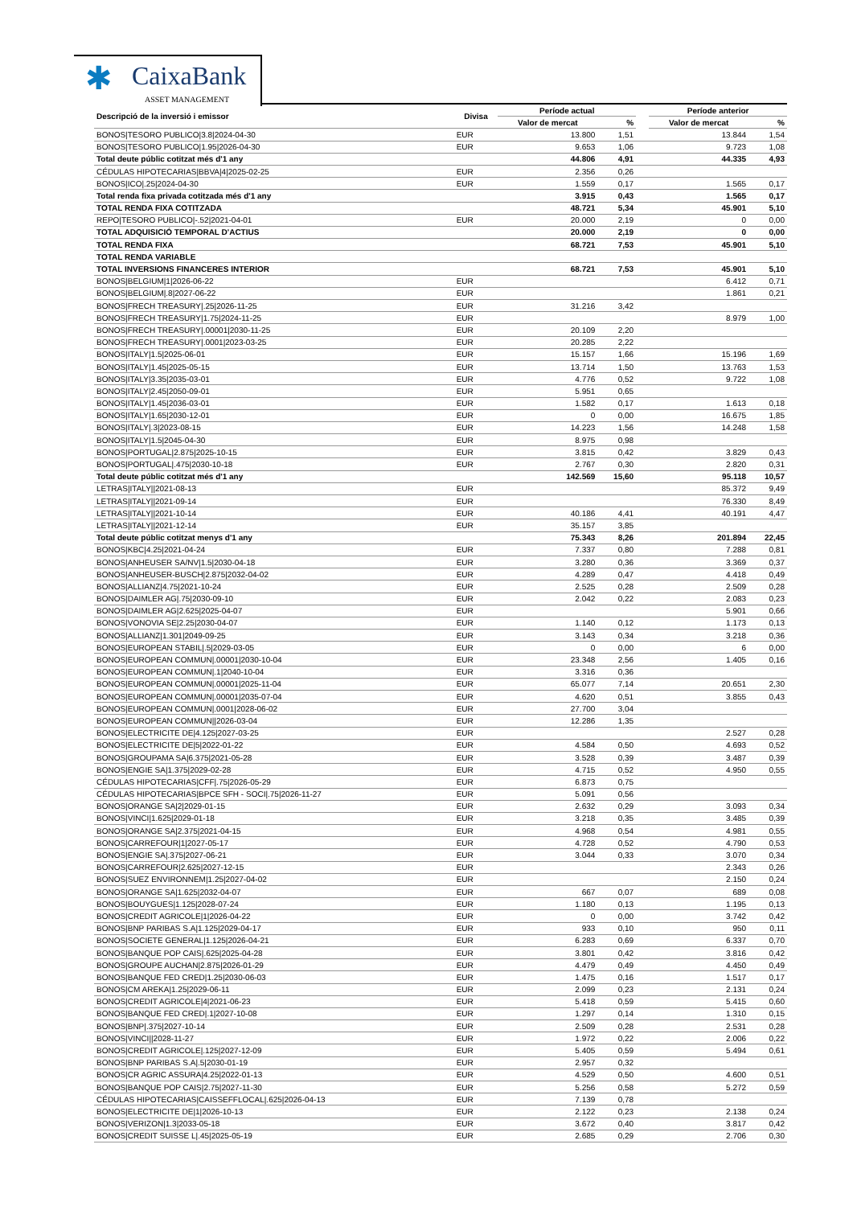✱ CaixaBank
ASSET MANAGEMENT
| Descripció de la inversió i emissor | Divisa | Període actual | | | Període anterior | |
| --- | --- | --- | --- | --- | --- | --- |
| | | Valor de mercat | % | | Valor de mercat | % |
| BONOS/TESORO PUBLICO/3.8/2024-04-30 | EUR | 13.800 | 1,51 | | 13.844 | 1,54 |
| BONOS/TESORO PUBLICO/1.95/2026-04-30 | EUR | 9.653 | 1,06 | | 9.723 | 1,08 |
| Total deute públic cotitzat més d'1 any | | 44.806 | 4,91 | | 44.335 | 4,93 |
| CÉDULAS HIPOTECARIAS/BBVA/4/2025-02-25 | EUR | 2.356 | 0,26 | | | |
| BONOS/ICO/.25/2024-04-30 | EUR | 1.559 | 0,17 | | 1.565 | 0,17 |
| Total renda fixa privada cotitzada més d'1 any | | 3.915 | 0,43 | | 1.565 | 0,17 |
| TOTAL RENDA FIXA COTITZADA | | 48.721 | 5,34 | | 45.901 | 5,10 |
| REPO/TESORO PUBLICO/-.52/2021-04-01 | EUR | 20.000 | 2,19 | | 0 | 0,00 |
| TOTAL ADQUISICIÓ TEMPORAL D'ACTIUS | | 20.000 | 2,19 | | 0 | 0,00 |
| TOTAL RENDA FIXA | | 68.721 | 7,53 | | 45.901 | 5,10 |
| TOTAL RENDA VARIABLE | | | | | | |
| TOTAL INVERSIONS FINANCERES INTERIOR | | 68.721 | 7,53 | | 45.901 | 5,10 |
| BONOS/BELGIUM/1/2026-06-22 | EUR | | | | 6.412 | 0,71 |
| BONOS/BELGIUM/.8/2027-06-22 | EUR | | | | 1.861 | 0,21 |
| BONOS/FRECH TREASURY/.25/2026-11-25 | EUR | 31.216 | 3,42 | | | |
| BONOS/FRECH TREASURY/1.75/2024-11-25 | EUR | | | | 8.979 | 1,00 |
| BONOS/FRECH TREASURY/.00001/2030-11-25 | EUR | 20.109 | 2,20 | | | |
| BONOS/FRECH TREASURY/.0001/2023-03-25 | EUR | 20.285 | 2,22 | | | |
| BONOS/ITALY/1.5/2025-06-01 | EUR | 15.157 | 1,66 | | 15.196 | 1,69 |
| BONOS/ITALY/1.45/2025-05-15 | EUR | 13.714 | 1,50 | | 13.763 | 1,53 |
| BONOS/ITALY/3.35/2035-03-01 | EUR | 4.776 | 0,52 | | 9.722 | 1,08 |
| BONOS/ITALY/2.45/2050-09-01 | EUR | 5.951 | 0,65 | | | |
| BONOS/ITALY/1.45/2036-03-01 | EUR | 1.582 | 0,17 | | 1.613 | 0,18 |
| BONOS/ITALY/1.65/2030-12-01 | EUR | 0 | 0,00 | | 16.675 | 1,85 |
| BONOS/ITALY/.3/2023-08-15 | EUR | 14.223 | 1,56 | | 14.248 | 1,58 |
| BONOS/ITALY/1.5/2045-04-30 | EUR | 8.975 | 0,98 | | | |
| BONOS/PORTUGAL/2.875/2025-10-15 | EUR | 3.815 | 0,42 | | 3.829 | 0,43 |
| BONOS/PORTUGAL/.475/2030-10-18 | EUR | 2.767 | 0,30 | | 2.820 | 0,31 |
| Total deute públic cotitzat més d'1 any | | 142.569 | 15,60 | | 95.118 | 10,57 |
| LETRAS/ITALY//2021-08-13 | EUR | | | | 85.372 | 9,49 |
| LETRAS/ITALY//2021-09-14 | EUR | | | | 76.330 | 8,49 |
| LETRAS/ITALY//2021-10-14 | EUR | 40.186 | 4,41 | | 40.191 | 4,47 |
| LETRAS/ITALY//2021-12-14 | EUR | 35.157 | 3,85 | | | |
| Total deute públic cotitzat menys d'1 any | | 75.343 | 8,26 | | 201.894 | 22,45 |
| BONOS/KBC/4.25/2021-04-24 | EUR | 7.337 | 0,80 | | 7.288 | 0,81 |
| BONOS/ANHEUSER SA/NV/1.5/2030-04-18 | EUR | 3.280 | 0,36 | | 3.369 | 0,37 |
| BONOS/ANHEUSER-BUSCH/2.875/2032-04-02 | EUR | 4.289 | 0,47 | | 4.418 | 0,49 |
| BONOS/ALLIANZ/4.75/2021-10-24 | EUR | 2.525 | 0,28 | | 2.509 | 0,28 |
| BONOS/DAIMLER AG/.75/2030-09-10 | EUR | 2.042 | 0,22 | | 2.083 | 0,23 |
| BONOS/DAIMLER AG/2.625/2025-04-07 | EUR | | | | 5.901 | 0,66 |
| BONOS/VONOVIA SE/2.25/2030-04-07 | EUR | 1.140 | 0,12 | | 1.173 | 0,13 |
| BONOS/ALLIANZ/1.301/2049-09-25 | EUR | 3.143 | 0,34 | | 3.218 | 0,36 |
| BONOS/EUROPEAN STABIL/.5/2029-03-05 | EUR | 0 | 0,00 | | 6 | 0,00 |
| BONOS/EUROPEAN COMMUN/.00001/2030-10-04 | EUR | 23.348 | 2,56 | | 1.405 | 0,16 |
| BONOS/EUROPEAN COMMUN/.1/2040-10-04 | EUR | 3.316 | 0,36 | | | |
| BONOS/EUROPEAN COMMUN/.00001/2025-11-04 | EUR | 65.077 | 7,14 | | 20.651 | 2,30 |
| BONOS/EUROPEAN COMMUN/.00001/2035-07-04 | EUR | 4.620 | 0,51 | | 3.855 | 0,43 |
| BONOS/EUROPEAN COMMUN/.0001/2028-06-02 | EUR | 27.700 | 3,04 | | | |
| BONOS/EUROPEAN COMMUN//2026-03-04 | EUR | 12.286 | 1,35 | | | |
| BONOS/ELECTRICITE DE/4.125/2027-03-25 | EUR | | | | 2.527 | 0,28 |
| BONOS/ELECTRICITE DE/5/2022-01-22 | EUR | 4.584 | 0,50 | | 4.693 | 0,52 |
| BONOS/GROUPAMA SA/6.375/2021-05-28 | EUR | 3.528 | 0,39 | | 3.487 | 0,39 |
| BONOS/ENGIE SA/1.375/2029-02-28 | EUR | 4.715 | 0,52 | | 4.950 | 0,55 |
| CÉDULAS HIPOTECARIAS/CFF/.75/2026-05-29 | EUR | 6.873 | 0,75 | | | |
| CÉDULAS HIPOTECARIAS/BPCE SFH - SOCI/.75/2026-11-27 | EUR | 5.091 | 0,56 | | | |
| BONOS/ORANGE SA/2/2029-01-15 | EUR | 2.632 | 0,29 | | 3.093 | 0,34 |
| BONOS/VINCI/1.625/2029-01-18 | EUR | 3.218 | 0,35 | | 3.485 | 0,39 |
| BONOS/ORANGE SA/2.375/2021-04-15 | EUR | 4.968 | 0,54 | | 4.981 | 0,55 |
| BONOS/CARREFOUR/1/2027-05-17 | EUR | 4.728 | 0,52 | | 4.790 | 0,53 |
| BONOS/ENGIE SA/.375/2027-06-21 | EUR | 3.044 | 0,33 | | 3.070 | 0,34 |
| BONOS/CARREFOUR/2.625/2027-12-15 | EUR | | | | 2.343 | 0,26 |
| BONOS/SUEZ ENVIRONNEM/1.25/2027-04-02 | EUR | | | | 2.150 | 0,24 |
| BONOS/ORANGE SA/1.625/2032-04-07 | EUR | 667 | 0,07 | | 689 | 0,08 |
| BONOS/BOUYGUES/1.125/2028-07-24 | EUR | 1.180 | 0,13 | | 1.195 | 0,13 |
| BONOS/CREDIT AGRICOLE/1/2026-04-22 | EUR | 0 | 0,00 | | 3.742 | 0,42 |
| BONOS/BNP PARIBAS S.A/1.125/2029-04-17 | EUR | 933 | 0,10 | | 950 | 0,11 |
| BONOS/SOCIETE GENERAL/1.125/2026-04-21 | EUR | 6.283 | 0,69 | | 6.337 | 0,70 |
| BONOS/BANQUE POP CAIS/.625/2025-04-28 | EUR | 3.801 | 0,42 | | 3.816 | 0,42 |
| BONOS/GROUPE AUCHAN/2.875/2026-01-29 | EUR | 4.479 | 0,49 | | 4.450 | 0,49 |
| BONOS/BANQUE FED CRED/1.25/2030-06-03 | EUR | 1.475 | 0,16 | | 1.517 | 0,17 |
| BONOS/CM AREKA/1.25/2029-06-11 | EUR | 2.099 | 0,23 | | 2.131 | 0,24 |
| BONOS/CREDIT AGRICOLE/4/2021-06-23 | EUR | 5.418 | 0,59 | | 5.415 | 0,60 |
| BONOS/BANQUE FED CRED/.1/2027-10-08 | EUR | 1.297 | 0,14 | | 1.310 | 0,15 |
| BONOS/BNP/.375/2027-10-14 | EUR | 2.509 | 0,28 | | 2.531 | 0,28 |
| BONOS/VINCI//2028-11-27 | EUR | 1.972 | 0,22 | | 2.006 | 0,22 |
| BONOS/CREDIT AGRICOLE/.125/2027-12-09 | EUR | 5.405 | 0,59 | | 5.494 | 0,61 |
| BONOS/BNP PARIBAS S.A/.5/2030-01-19 | EUR | 2.957 | 0,32 | | | |
| BONOS/CR AGRIC ASSURA/4.25/2022-01-13 | EUR | 4.529 | 0,50 | | 4.600 | 0,51 |
| BONOS/BANQUE POP CAIS/2.75/2027-11-30 | EUR | 5.256 | 0,58 | | 5.272 | 0,59 |
| CÉDULAS HIPOTECARIAS/CAISSEFFLOCAL/.625/2026-04-13 | EUR | 7.139 | 0,78 | | | |
| BONOS/ELECTRICITE DE/1/2026-10-13 | EUR | 2.122 | 0,23 | | 2.138 | 0,24 |
| BONOS/VERIZON/1.3/2033-05-18 | EUR | 3.672 | 0,40 | | 3.817 | 0,42 |
| BONOS/CREDIT SUISSE L/.45/2025-05-19 | EUR | 2.685 | 0,29 | | 2.706 | 0,30 |